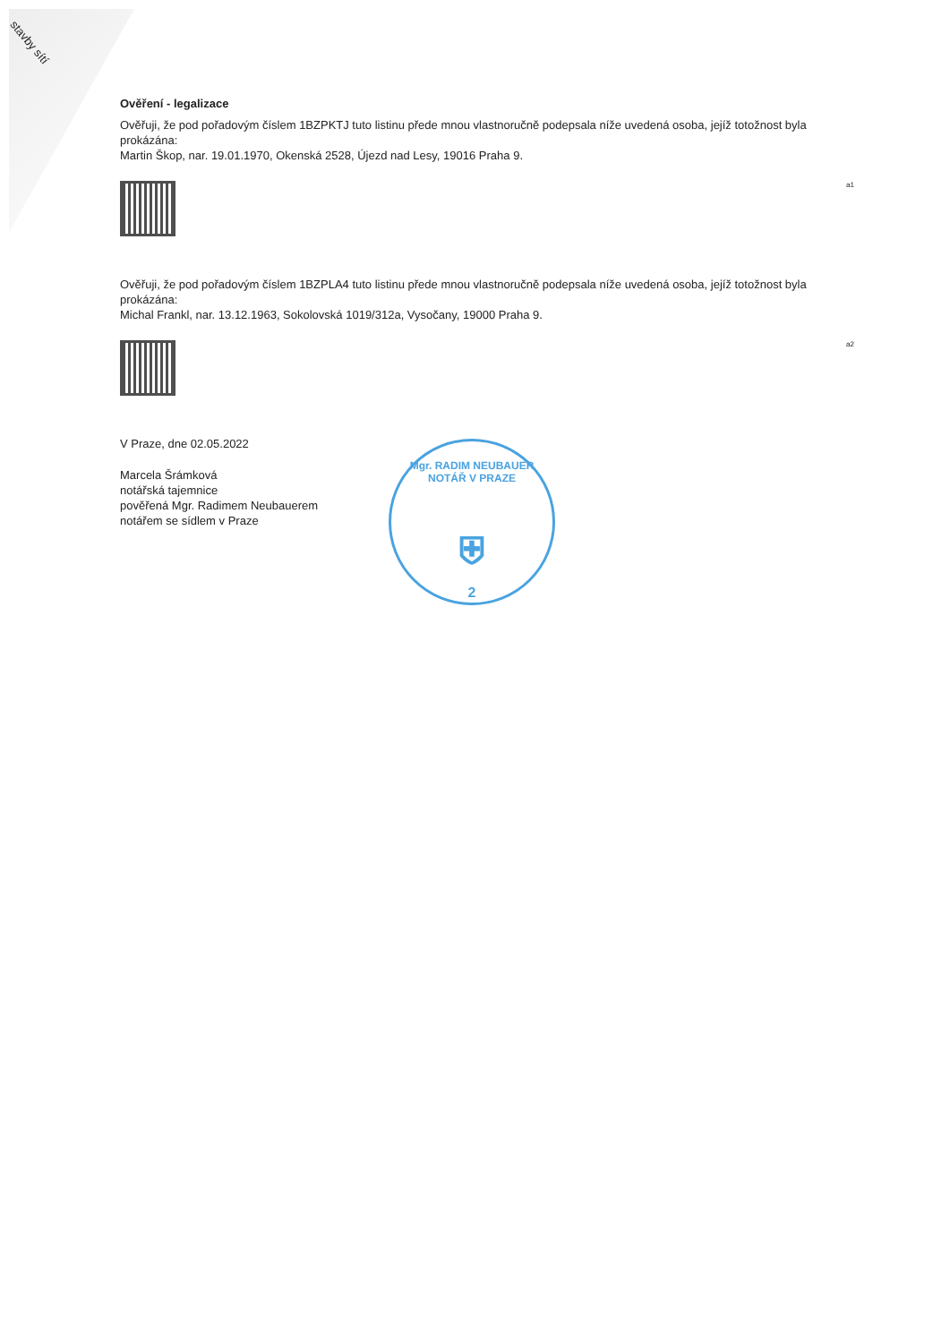stavby sítí
Ověření - legalizace
Ověřuji, že pod pořadovým číslem 1BZPKTJ tuto listinu přede mnou vlastnoručně podepsala níže uvedená osoba, jejíž totožnost byla prokázána:
Martin Škop, nar. 19.01.1970, Okenská 2528, Újezd nad Lesy, 19016 Praha 9.
a1
Ověřuji, že pod pořadovým číslem 1BZPLA4 tuto listinu přede mnou vlastnoručně podepsala níže uvedená osoba, jejíž totožnost byla prokázána:
Michal Frankl, nar. 13.12.1963, Sokolovská 1019/312a, Vysočany, 19000 Praha 9.
a2
V Praze, dne 02.05.2022
Marcela Šrámková
notářská tajemnice
pověřená Mgr. Radimem Neubauerem
notářem se sídlem v Praze
Mgr. RADIM NEUBAUER NOTÁŘ V PRAZE
⛨
2